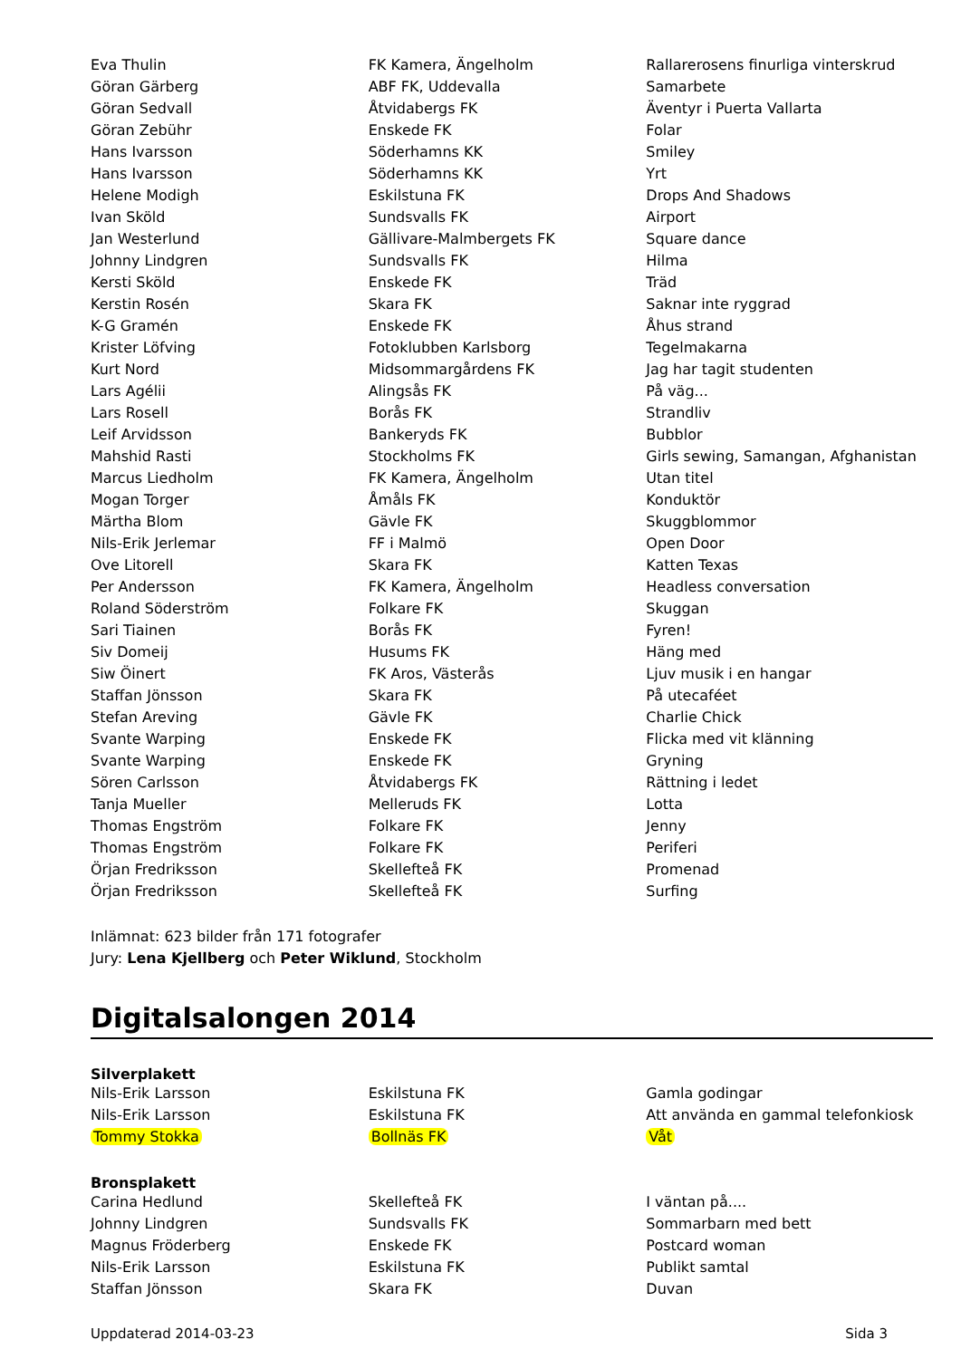| Eva Thulin | FK Kamera, Ängelholm | Rallarerosens finurliga vinterskrud |
| Göran Gärberg | ABF FK, Uddevalla | Samarbete |
| Göran Sedvall | Åtvidabergs FK | Äventyr i Puerta Vallarta |
| Göran Zebühr | Enskede FK | Folar |
| Hans Ivarsson | Söderhamns KK | Smiley |
| Hans Ivarsson | Söderhamns KK | Yrt |
| Helene Modigh | Eskilstuna FK | Drops And Shadows |
| Ivan Sköld | Sundsvalls FK | Airport |
| Jan Westerlund | Gällivare-Malmbergets FK | Square dance |
| Johnny Lindgren | Sundsvalls FK | Hilma |
| Kersti Sköld | Enskede FK | Träd |
| Kerstin Rosén | Skara FK | Saknar inte ryggrad |
| K-G Gramén | Enskede FK | Åhus strand |
| Krister Löfving | Fotoklubben Karlsborg | Tegelmakarna |
| Kurt Nord | Midsommargårdens FK | Jag har tagit studenten |
| Lars Agélii | Alingsås FK | På väg... |
| Lars Rosell | Borås FK | Strandliv |
| Leif Arvidsson | Bankeryds FK | Bubblor |
| Mahshid Rasti | Stockholms FK | Girls sewing, Samangan, Afghanistan |
| Marcus Liedholm | FK Kamera, Ängelholm | Utan titel |
| Mogan Torger | Åmåls FK | Konduktör |
| Märtha Blom | Gävle FK | Skuggblommor |
| Nils-Erik Jerlemar | FF i Malmö | Open Door |
| Ove Litorell | Skara FK | Katten Texas |
| Per Andersson | FK Kamera, Ängelholm | Headless conversation |
| Roland Söderström | Folkare FK | Skuggan |
| Sari Tiainen | Borås FK | Fyren! |
| Siv Domeij | Husums FK | Häng med |
| Siw Öinert | FK Aros, Västerås | Ljuv musik i en hangar |
| Staffan Jönsson | Skara FK | På utecaféet |
| Stefan Areving | Gävle FK | Charlie Chick |
| Svante Warping | Enskede FK | Flicka med vit klänning |
| Svante Warping | Enskede FK | Gryning |
| Sören Carlsson | Åtvidabergs FK | Rättning i ledet |
| Tanja Mueller | Melleruds FK | Lotta |
| Thomas Engström | Folkare FK | Jenny |
| Thomas Engström | Folkare FK | Periferi |
| Örjan Fredriksson | Skellefteå FK | Promenad |
| Örjan Fredriksson | Skellefteå FK | Surfing |
Inlämnat: 623 bilder från 171 fotografer
Jury: Lena Kjellberg och Peter Wiklund, Stockholm
Digitalsalongen 2014
| Silverplakett | | |
| --- | --- | --- |
| Nils-Erik Larsson | Eskilstuna FK | Gamla godingar |
| Nils-Erik Larsson | Eskilstuna FK | Att använda en gammal telefonkiosk |
| Tommy Stokka | Bollnäs FK | Våt |
| Bronsplakett | | |
| Carina Hedlund | Skellefteå FK | I väntan på.... |
| Johnny Lindgren | Sundsvalls FK | Sommarbarn med bett |
| Magnus Fröderberg | Enskede FK | Postcard woman |
| Nils-Erik Larsson | Eskilstuna FK | Publikt samtal |
| Staffan Jönsson | Skara FK | Duvan |
Uppdaterad 2014-03-23 Sida 3